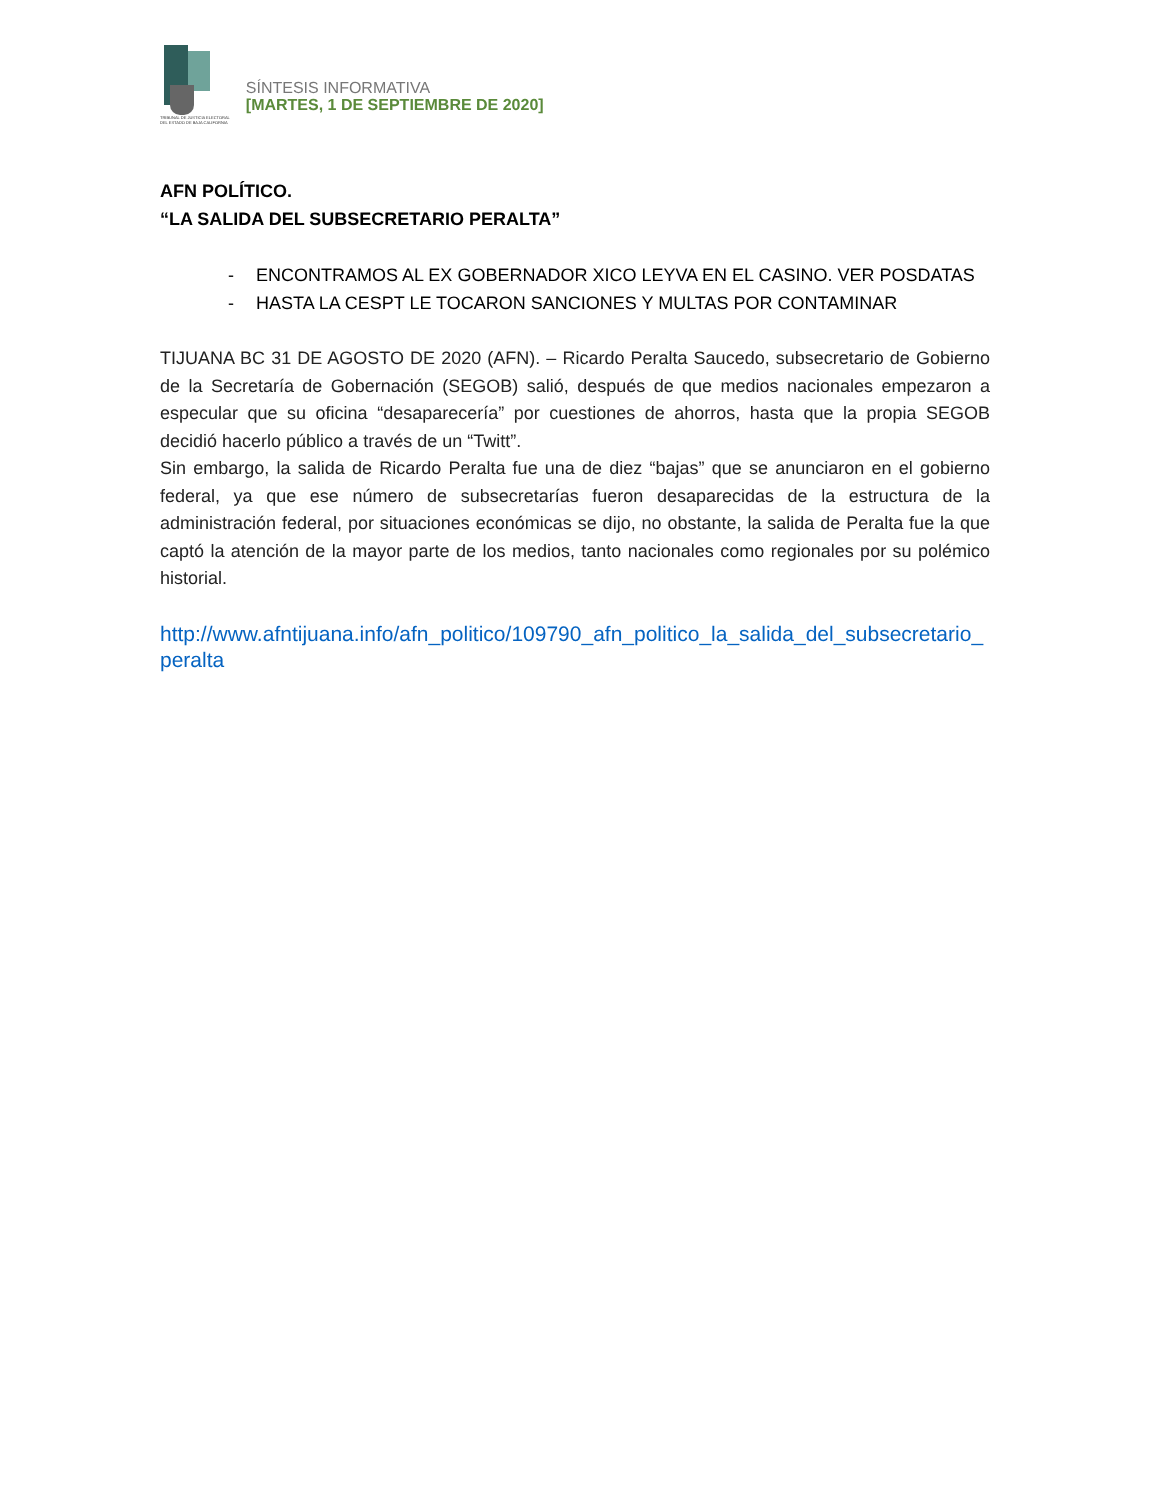TRIBUNAL DE JUSTICIA ELECTORAL
DEL ESTADO DE BAJA CALIFORNIA
SÍNTESIS INFORMATIVA
[MARTES, 1 DE SEPTIEMBRE DE 2020]
AFN POLÍTICO.
“LA SALIDA DEL SUBSECRETARIO PERALTA”
- ENCONTRAMOS AL EX GOBERNADOR XICO LEYVA EN EL CASINO. VER POSDATAS
- HASTA LA CESPT LE TOCARON SANCIONES Y MULTAS POR CONTAMINAR
TIJUANA BC 31 DE AGOSTO DE 2020 (AFN). – Ricardo Peralta Saucedo, subsecretario de Gobierno de la Secretaría de Gobernación (SEGOB) salió, después de que medios nacionales empezaron a especular que su oficina “desaparecería” por cuestiones de ahorros, hasta que la propia SEGOB decidió hacerlo público a través de un “Twitt”.
Sin embargo, la salida de Ricardo Peralta fue una de diez “bajas” que se anunciaron en el gobierno federal, ya que ese número de subsecretarías fueron desaparecidas de la estructura de la administración federal, por situaciones económicas se dijo, no obstante, la salida de Peralta fue la que captó la atención de la mayor parte de los medios, tanto nacionales como regionales por su polémico historial.
http://www.afntijuana.info/afn_politico/109790_afn_politico_la_salida_del_subsecretario_peralta